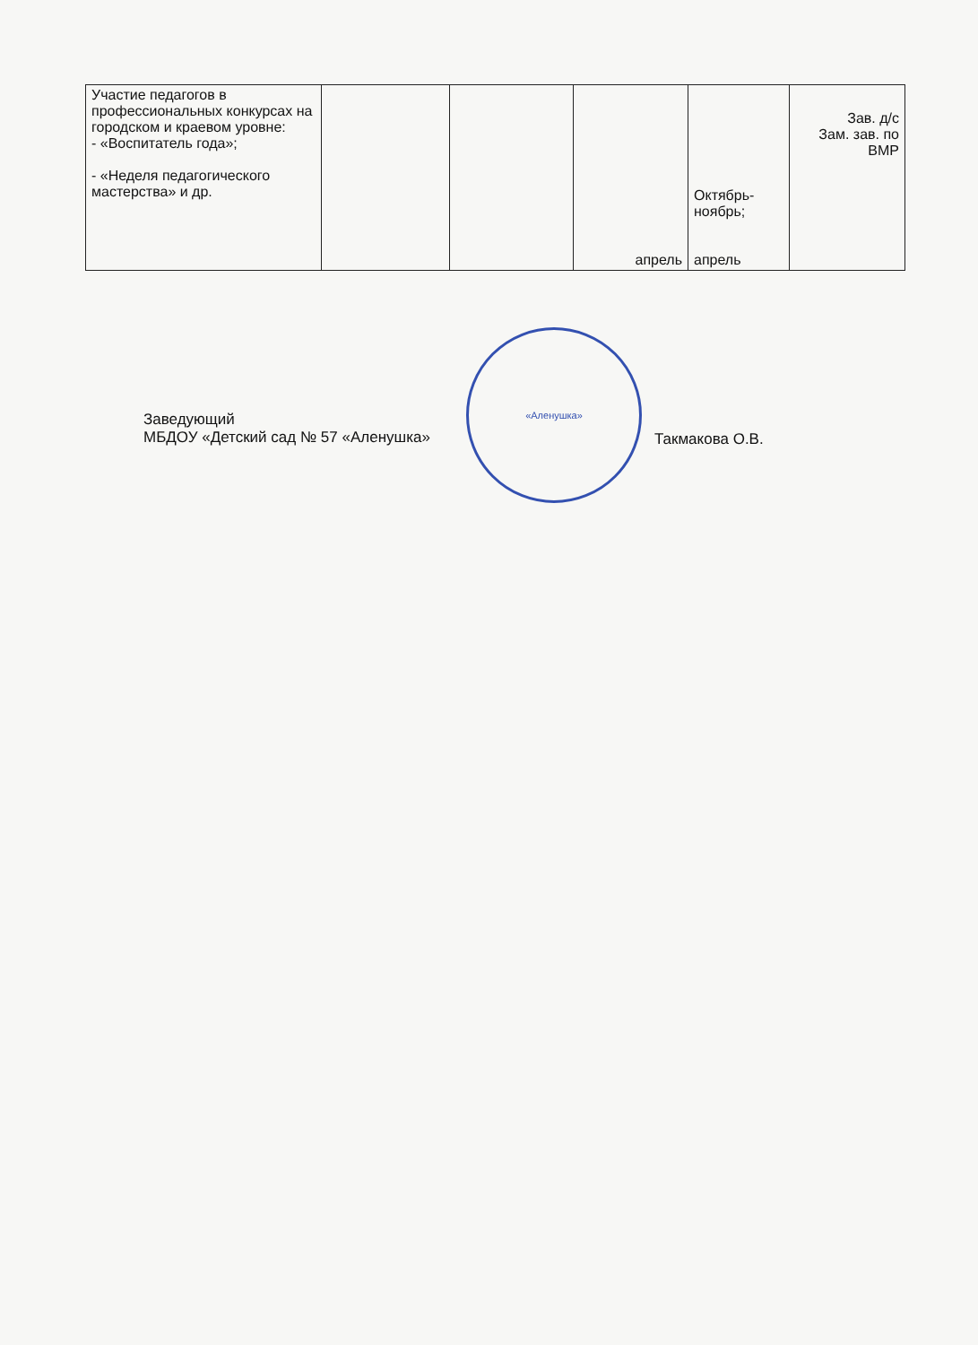| Участие педагогов в профессиональных конкурсах на городском и краевом уровне: - «Воспитатель года»; - «Неделя педагогического мастерства» и др. | | | апрель | Октябрь-ноябрь; апрель | Зав. д/с Зам. зав. по ВМР |
Заведующий
МБДОУ «Детский сад № 57 «Аленушка»
Такмакова О.В.
«Аленушка»